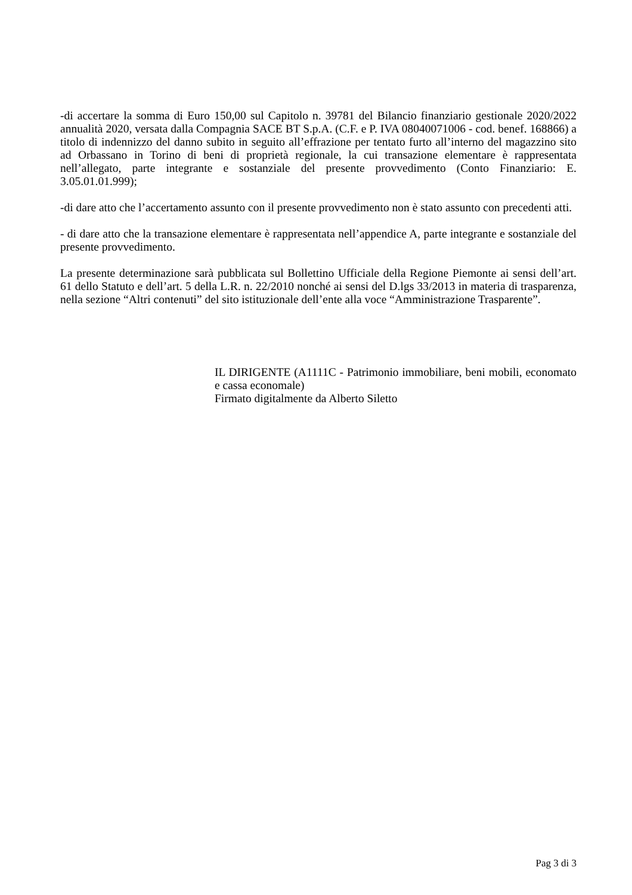-di accertare la somma di Euro 150,00 sul Capitolo n. 39781 del Bilancio finanziario gestionale 2020/2022 annualità 2020, versata dalla Compagnia SACE BT S.p.A. (C.F. e P. IVA 08040071006 - cod. benef. 168866) a titolo di indennizzo del danno subito in seguito all’effrazione per tentato furto all’interno del magazzino sito ad Orbassano in Torino di beni di proprietà regionale, la cui transazione elementare è rappresentata nell’allegato, parte integrante e sostanziale del presente provvedimento (Conto Finanziario: E. 3.05.01.01.999);
-di dare atto che l’accertamento assunto con il presente provvedimento non è stato assunto con precedenti atti.
- di dare atto che la transazione elementare è rappresentata nell’appendice A, parte integrante e sostanziale del presente provvedimento.
La presente determinazione sarà pubblicata sul Bollettino Ufficiale della Regione Piemonte ai sensi dell’art. 61 dello Statuto e dell’art. 5 della L.R. n. 22/2010 nonché ai sensi del D.lgs 33/2013 in materia di trasparenza, nella sezione “Altri contenuti” del sito istituzionale dell’ente alla voce “Amministrazione Trasparente”.
IL DIRIGENTE (A1111C - Patrimonio immobiliare, beni mobili, economato e cassa economale)
Firmato digitalmente da Alberto Siletto
Pag 3 di 3